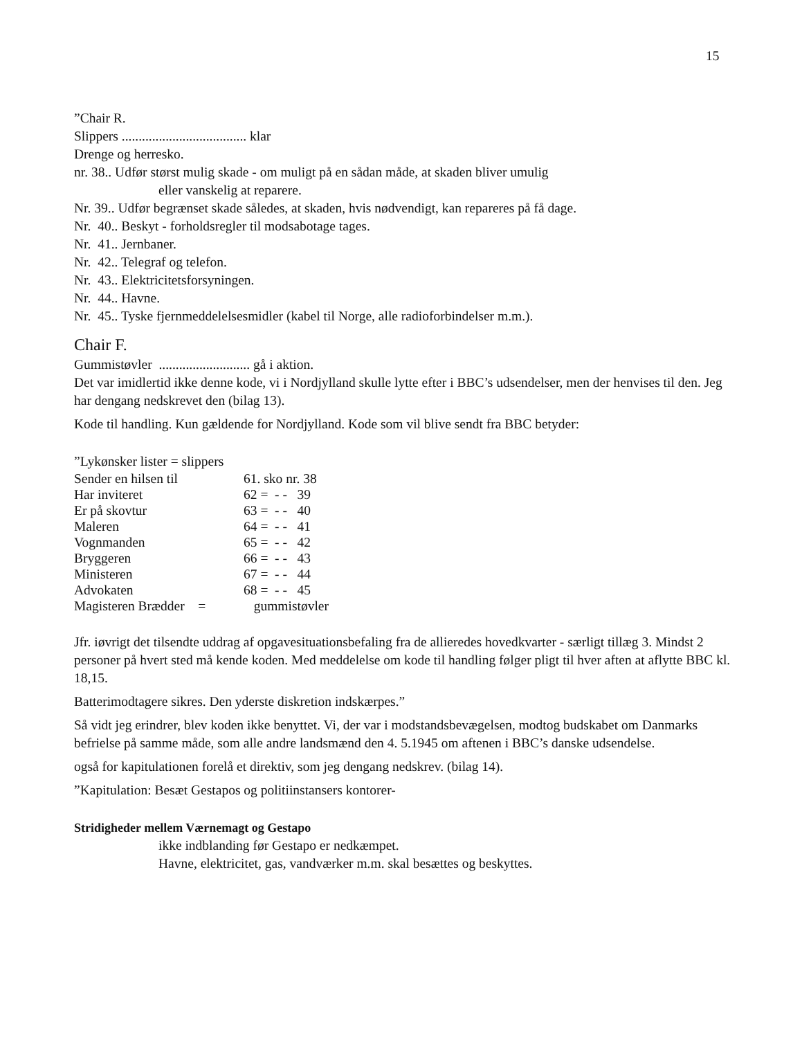15
”Chair R.
Slippers ..................................... klar
Drenge og herresko.
nr. 38.. Udfør størst mulig skade - om muligt på en sådan måde, at skaden bliver umulig
eller vanskelig at reparere.
Nr. 39.. Udfør begrænset skade således, at skaden, hvis nødvendigt, kan repareres på få dage.
Nr. 40.. Beskyt - forholdsregler til modsabotage tages.
Nr. 41.. Jernbaner.
Nr. 42.. Telegraf og telefon.
Nr. 43.. Elektricitetsforsyningen.
Nr. 44.. Havne.
Nr. 45.. Tyske fjernmeddelelsesmidler (kabel til Norge, alle radioforbindelser m.m.).
Chair F.
Gummistøvler ........................... gå i aktion.
Det var imidlertid ikke denne kode, vi i Nordjylland skulle lytte efter i BBC’s udsendelser, men der henvises til den. Jeg har dengang nedskrevet den (bilag 13).
Kode til handling. Kun gældende for Nordjylland. Kode som vil blive sendt fra BBC betyder:
”Lykønsker lister = slippers
| Sender en hilsen til | 61. sko nr. 38 |
| Har inviteret | 62 = - - 39 |
| Er på skovtur | 63 = - - 40 |
| Maleren | 64 = - - 41 |
| Vognmanden | 65 = - - 42 |
| Bryggeren | 66 = - - 43 |
| Ministeren | 67 = - - 44 |
| Advokaten | 68 = - - 45 |
| Magisteren Brædder = | gummistøvler |
Jfr. iøvrigt det tilsendte uddrag af opgavesituationsbefaling fra de allieredes hovedkvarter - særligt tillæg 3. Mindst 2 personer på hvert sted må kende koden. Med meddelelse om kode til handling følger pligt til hver aften at aflytte BBC kl. 18,15.
Batterimodtagere sikres. Den yderste diskretion indskærpes.”
Så vidt jeg erindrer, blev koden ikke benyttet. Vi, der var i modstandsbevægelsen, modtog budskabet om Danmarks befrielse på samme måde, som alle andre landsmænd den 4. 5.1945 om aftenen i BBC’s danske udsendelse.
også for kapitulationen forelå et direktiv, som jeg dengang nedskrev. (bilag 14).
”Kapitulation: Besæt Gestapos og politiinstansers kontorer-
Stridigheder mellem Værnemagt og Gestapo
ikke indblanding før Gestapo er nedkæmpet.
Havne, elektricitet, gas, vandværker m.m. skal besættes og beskyttes.